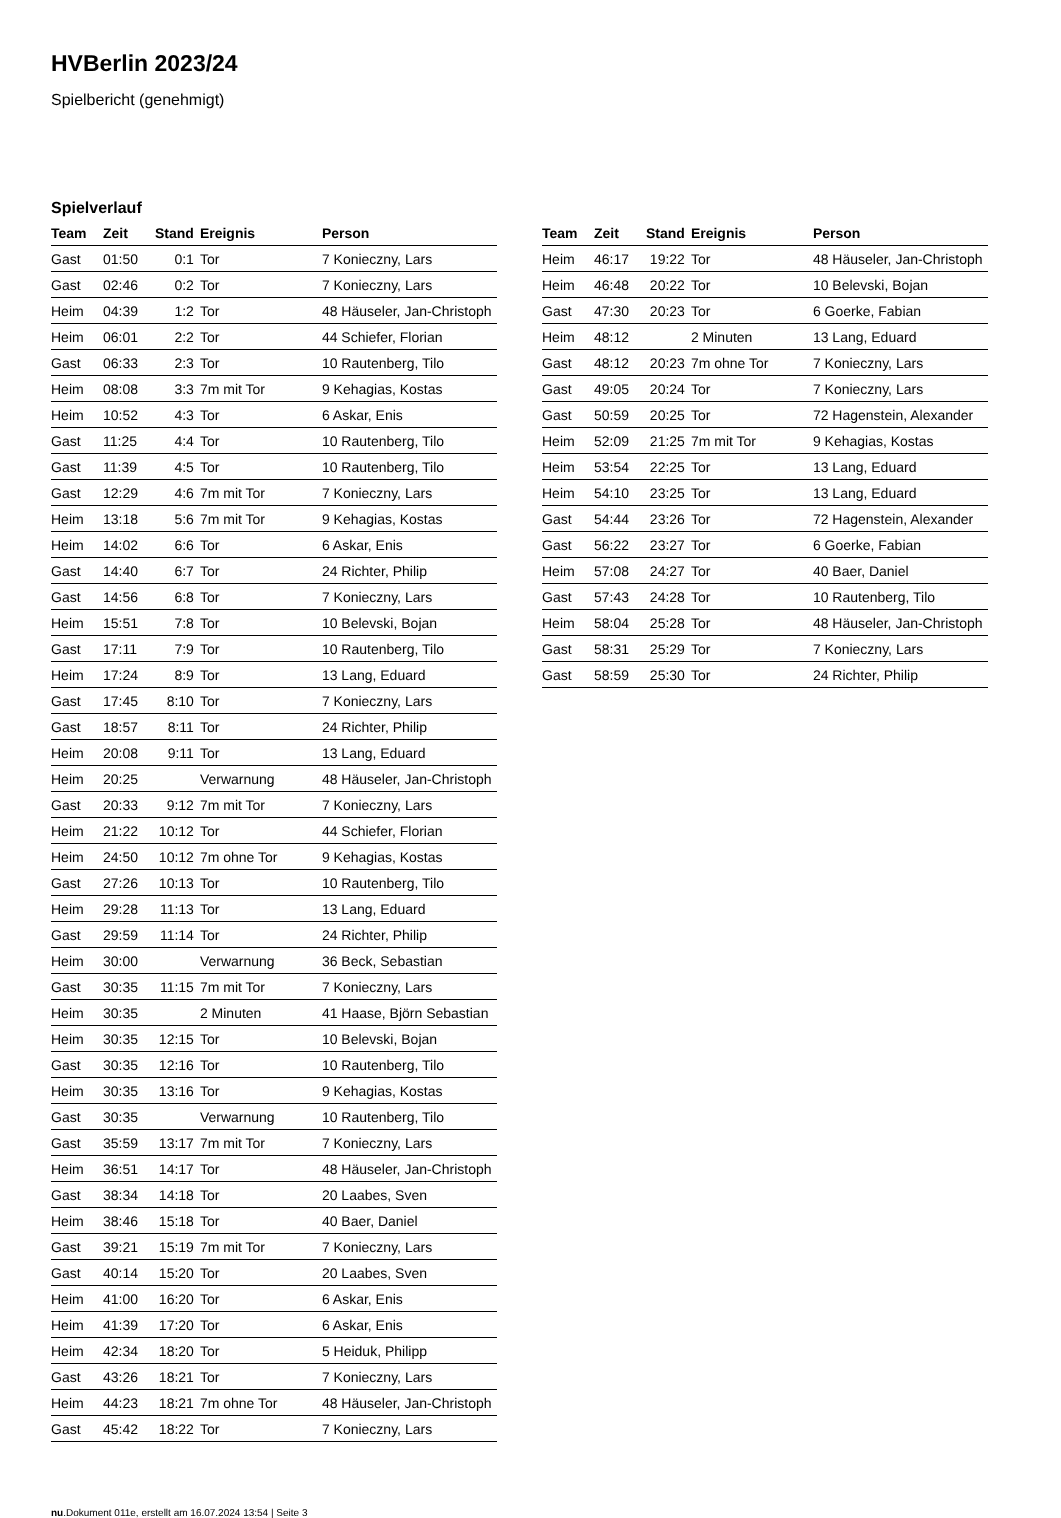HVBerlin 2023/24
Spielbericht (genehmigt)
Spielverlauf
| Team | Zeit | Stand | Ereignis | Person |
| --- | --- | --- | --- | --- |
| Gast | 01:50 | 0:1 | Tor | 7 Konieczny, Lars |
| Gast | 02:46 | 0:2 | Tor | 7 Konieczny, Lars |
| Heim | 04:39 | 1:2 | Tor | 48 Häuseler, Jan-Christoph |
| Heim | 06:01 | 2:2 | Tor | 44 Schiefer, Florian |
| Gast | 06:33 | 2:3 | Tor | 10 Rautenberg, Tilo |
| Heim | 08:08 | 3:3 | 7m mit Tor | 9 Kehagias, Kostas |
| Heim | 10:52 | 4:3 | Tor | 6 Askar, Enis |
| Gast | 11:25 | 4:4 | Tor | 10 Rautenberg, Tilo |
| Gast | 11:39 | 4:5 | Tor | 10 Rautenberg, Tilo |
| Gast | 12:29 | 4:6 | 7m mit Tor | 7 Konieczny, Lars |
| Heim | 13:18 | 5:6 | 7m mit Tor | 9 Kehagias, Kostas |
| Heim | 14:02 | 6:6 | Tor | 6 Askar, Enis |
| Gast | 14:40 | 6:7 | Tor | 24 Richter, Philip |
| Gast | 14:56 | 6:8 | Tor | 7 Konieczny, Lars |
| Heim | 15:51 | 7:8 | Tor | 10 Belevski, Bojan |
| Gast | 17:11 | 7:9 | Tor | 10 Rautenberg, Tilo |
| Heim | 17:24 | 8:9 | Tor | 13 Lang, Eduard |
| Gast | 17:45 | 8:10 | Tor | 7 Konieczny, Lars |
| Gast | 18:57 | 8:11 | Tor | 24 Richter, Philip |
| Heim | 20:08 | 9:11 | Tor | 13 Lang, Eduard |
| Heim | 20:25 | | Verwarnung | 48 Häuseler, Jan-Christoph |
| Gast | 20:33 | 9:12 | 7m mit Tor | 7 Konieczny, Lars |
| Heim | 21:22 | 10:12 | Tor | 44 Schiefer, Florian |
| Heim | 24:50 | 10:12 | 7m ohne Tor | 9 Kehagias, Kostas |
| Gast | 27:26 | 10:13 | Tor | 10 Rautenberg, Tilo |
| Heim | 29:28 | 11:13 | Tor | 13 Lang, Eduard |
| Gast | 29:59 | 11:14 | Tor | 24 Richter, Philip |
| Heim | 30:00 | | Verwarnung | 36 Beck, Sebastian |
| Gast | 30:35 | 11:15 | 7m mit Tor | 7 Konieczny, Lars |
| Heim | 30:35 | | 2 Minuten | 41 Haase, Björn Sebastian |
| Heim | 30:35 | 12:15 | Tor | 10 Belevski, Bojan |
| Gast | 30:35 | 12:16 | Tor | 10 Rautenberg, Tilo |
| Heim | 30:35 | 13:16 | Tor | 9 Kehagias, Kostas |
| Gast | 30:35 | | Verwarnung | 10 Rautenberg, Tilo |
| Gast | 35:59 | 13:17 | 7m mit Tor | 7 Konieczny, Lars |
| Heim | 36:51 | 14:17 | Tor | 48 Häuseler, Jan-Christoph |
| Gast | 38:34 | 14:18 | Tor | 20 Laabes, Sven |
| Heim | 38:46 | 15:18 | Tor | 40 Baer, Daniel |
| Gast | 39:21 | 15:19 | 7m mit Tor | 7 Konieczny, Lars |
| Gast | 40:14 | 15:20 | Tor | 20 Laabes, Sven |
| Heim | 41:00 | 16:20 | Tor | 6 Askar, Enis |
| Heim | 41:39 | 17:20 | Tor | 6 Askar, Enis |
| Heim | 42:34 | 18:20 | Tor | 5 Heiduk, Philipp |
| Gast | 43:26 | 18:21 | Tor | 7 Konieczny, Lars |
| Heim | 44:23 | 18:21 | 7m ohne Tor | 48 Häuseler, Jan-Christoph |
| Gast | 45:42 | 18:22 | Tor | 7 Konieczny, Lars |
| Team | Zeit | Stand | Ereignis | Person |
| --- | --- | --- | --- | --- |
| Heim | 46:17 | 19:22 | Tor | 48 Häuseler, Jan-Christoph |
| Heim | 46:48 | 20:22 | Tor | 10 Belevski, Bojan |
| Gast | 47:30 | 20:23 | Tor | 6 Goerke, Fabian |
| Heim | 48:12 | | 2 Minuten | 13 Lang, Eduard |
| Gast | 48:12 | 20:23 | 7m ohne Tor | 7 Konieczny, Lars |
| Gast | 49:05 | 20:24 | Tor | 7 Konieczny, Lars |
| Gast | 50:59 | 20:25 | Tor | 72 Hagenstein, Alexander |
| Heim | 52:09 | 21:25 | 7m mit Tor | 9 Kehagias, Kostas |
| Heim | 53:54 | 22:25 | Tor | 13 Lang, Eduard |
| Heim | 54:10 | 23:25 | Tor | 13 Lang, Eduard |
| Gast | 54:44 | 23:26 | Tor | 72 Hagenstein, Alexander |
| Gast | 56:22 | 23:27 | Tor | 6 Goerke, Fabian |
| Heim | 57:08 | 24:27 | Tor | 40 Baer, Daniel |
| Gast | 57:43 | 24:28 | Tor | 10 Rautenberg, Tilo |
| Heim | 58:04 | 25:28 | Tor | 48 Häuseler, Jan-Christoph |
| Gast | 58:31 | 25:29 | Tor | 7 Konieczny, Lars |
| Gast | 58:59 | 25:30 | Tor | 24 Richter, Philip |
nu.Dokument 011e, erstellt am 16.07.2024 13:54 | Seite 3